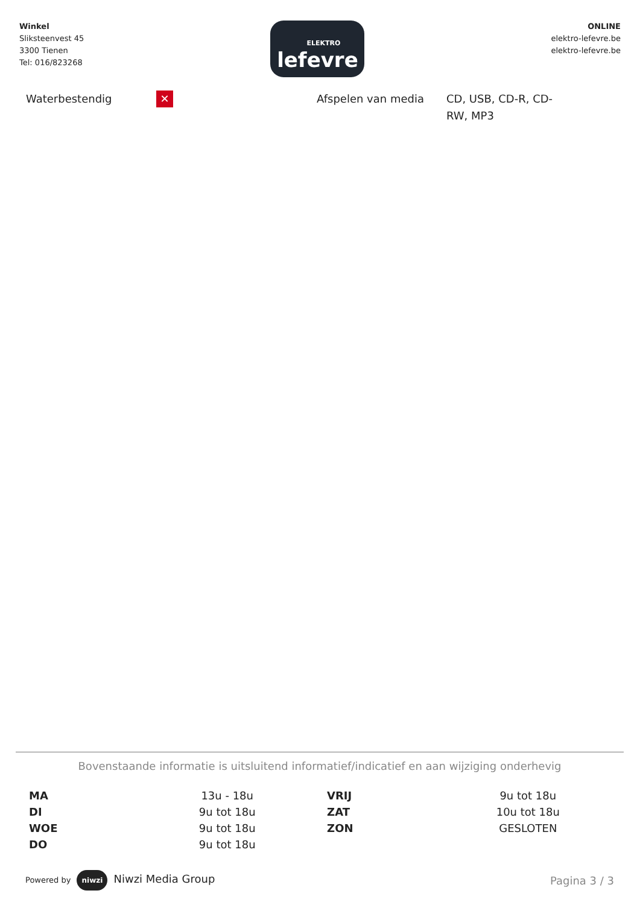Winkel
Sliksteenvest 45
3300 Tienen
Tel: 016/823268
ELEKTRO
lefevre
ONLINE
elektro-lefevre.be
elektro-lefevre.be
Waterbestendig
✕
Afspelen van media CD, USB, CD-R, CD-RW, MP3
Bovenstaande informatie is uitsluitend informatief/indicatief en aan wijziging onderhevig
| MA | 13u - 18u | VRIJ | 9u tot 18u |
| DI | 9u tot 18u | ZAT | 10u tot 18u |
| WOE | 9u tot 18u | ZON | GESLOTEN |
| DO | 9u tot 18u | | |
Powered by niwzi Niwzi Media Group
Pagina 3 / 3